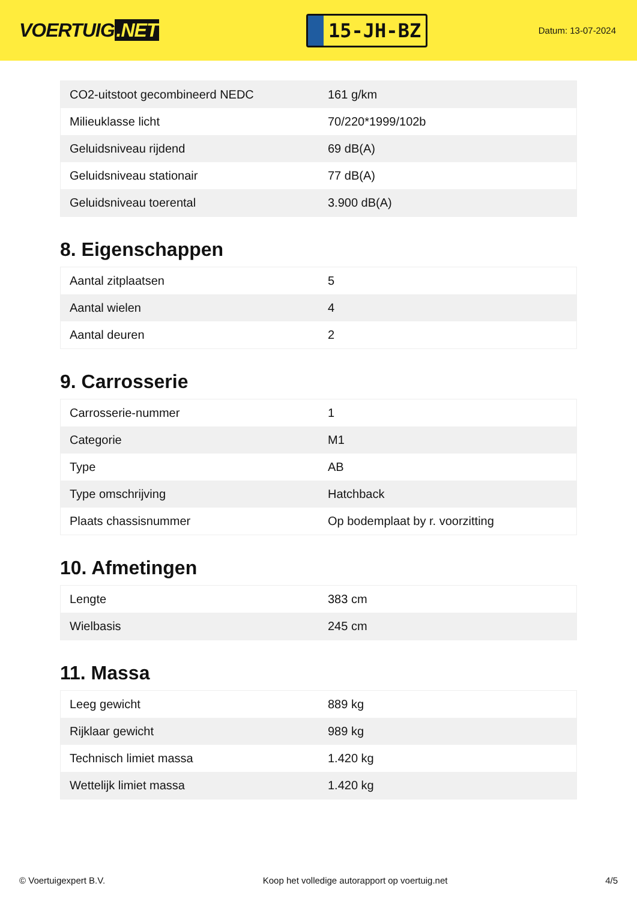VOERTUIG.NET
15-JH-BZ
Datum: 13-07-2024
| CO2-uitstoot gecombineerd NEDC | 161 g/km |
| Milieuklasse licht | 70/220*1999/102b |
| Geluidsniveau rijdend | 69 dB(A) |
| Geluidsniveau stationair | 77 dB(A) |
| Geluidsniveau toerental | 3.900 dB(A) |
8. Eigenschappen
| Aantal zitplaatsen | 5 |
| Aantal wielen | 4 |
| Aantal deuren | 2 |
9. Carrosserie
| Carrosserie-nummer | 1 |
| Categorie | M1 |
| Type | AB |
| Type omschrijving | Hatchback |
| Plaats chassisnummer | Op bodemplaat by r. voorzitting |
10. Afmetingen
| Lengte | 383 cm |
| Wielbasis | 245 cm |
11. Massa
| Leeg gewicht | 889 kg |
| Rijklaar gewicht | 989 kg |
| Technisch limiet massa | 1.420 kg |
| Wettelijk limiet massa | 1.420 kg |
© Voertuigexpert B.V. Koop het volledige autorapport op voertuig.net 4/5